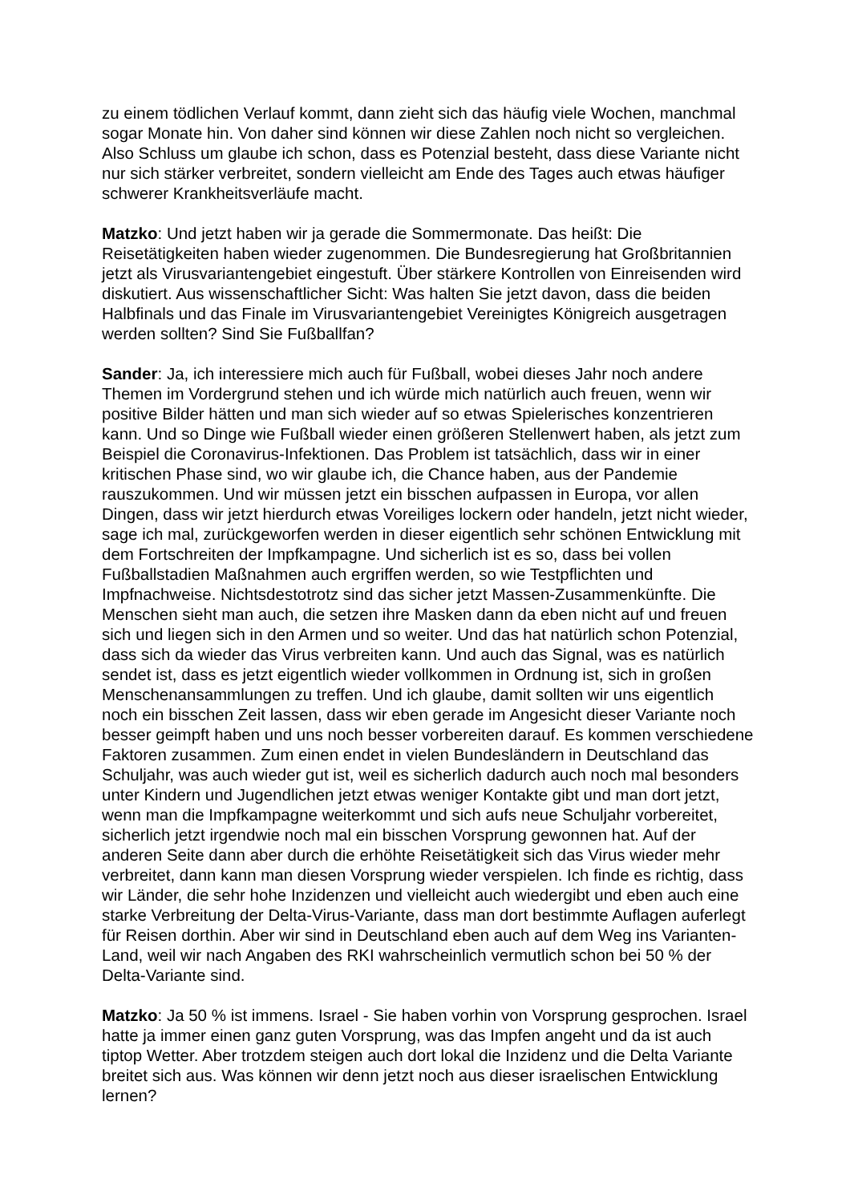zu einem tödlichen Verlauf kommt, dann zieht sich das häufig viele Wochen, manchmal sogar Monate hin. Von daher sind können wir diese Zahlen noch nicht so vergleichen. Also Schluss um glaube ich schon, dass es Potenzial besteht, dass diese Variante nicht nur sich stärker verbreitet, sondern vielleicht am Ende des Tages auch etwas häufiger schwerer Krankheitsverläufe macht.
Matzko: Und jetzt haben wir ja gerade die Sommermonate. Das heißt: Die Reisetätigkeiten haben wieder zugenommen. Die Bundesregierung hat Großbritannien jetzt als Virusvariantengebiet eingestuft. Über stärkere Kontrollen von Einreisenden wird diskutiert. Aus wissenschaftlicher Sicht: Was halten Sie jetzt davon, dass die beiden Halbfinals und das Finale im Virusvariantengebiet Vereinigtes Königreich ausgetragen werden sollten? Sind Sie Fußballfan?
Sander: Ja, ich interessiere mich auch für Fußball, wobei dieses Jahr noch andere Themen im Vordergrund stehen und ich würde mich natürlich auch freuen, wenn wir positive Bilder hätten und man sich wieder auf so etwas Spielerisches konzentrieren kann. Und so Dinge wie Fußball wieder einen größeren Stellenwert haben, als jetzt zum Beispiel die Coronavirus-Infektionen. Das Problem ist tatsächlich, dass wir in einer kritischen Phase sind, wo wir glaube ich, die Chance haben, aus der Pandemie rauszukommen. Und wir müssen jetzt ein bisschen aufpassen in Europa, vor allen Dingen, dass wir jetzt hierdurch etwas Voreiliges lockern oder handeln, jetzt nicht wieder, sage ich mal, zurückgeworfen werden in dieser eigentlich sehr schönen Entwicklung mit dem Fortschreiten der Impfkampagne. Und sicherlich ist es so, dass bei vollen Fußballstadien Maßnahmen auch ergriffen werden, so wie Testpflichten und Impfnachweise. Nichtsdestotrotz sind das sicher jetzt Massen-Zusammenkünfte. Die Menschen sieht man auch, die setzen ihre Masken dann da eben nicht auf und freuen sich und liegen sich in den Armen und so weiter. Und das hat natürlich schon Potenzial, dass sich da wieder das Virus verbreiten kann. Und auch das Signal, was es natürlich sendet ist, dass es jetzt eigentlich wieder vollkommen in Ordnung ist, sich in großen Menschenansammlungen zu treffen. Und ich glaube, damit sollten wir uns eigentlich noch ein bisschen Zeit lassen, dass wir eben gerade im Angesicht dieser Variante noch besser geimpft haben und uns noch besser vorbereiten darauf. Es kommen verschiedene Faktoren zusammen. Zum einen endet in vielen Bundesländern in Deutschland das Schuljahr, was auch wieder gut ist, weil es sicherlich dadurch auch noch mal besonders unter Kindern und Jugendlichen jetzt etwas weniger Kontakte gibt und man dort jetzt, wenn man die Impfkampagne weiterkommt und sich aufs neue Schuljahr vorbereitet, sicherlich jetzt irgendwie noch mal ein bisschen Vorsprung gewonnen hat. Auf der anderen Seite dann aber durch die erhöhte Reisetätigkeit sich das Virus wieder mehr verbreitet, dann kann man diesen Vorsprung wieder verspielen. Ich finde es richtig, dass wir Länder, die sehr hohe Inzidenzen und vielleicht auch wiedergibt und eben auch eine starke Verbreitung der Delta-Virus-Variante, dass man dort bestimmte Auflagen auferlegt für Reisen dorthin. Aber wir sind in Deutschland eben auch auf dem Weg ins Varianten-Land, weil wir nach Angaben des RKI wahrscheinlich vermutlich schon bei 50 % der Delta-Variante sind.
Matzko: Ja 50 % ist immens. Israel - Sie haben vorhin von Vorsprung gesprochen. Israel hatte ja immer einen ganz guten Vorsprung, was das Impfen angeht und da ist auch tiptop Wetter. Aber trotzdem steigen auch dort lokal die Inzidenz und die Delta Variante breitet sich aus. Was können wir denn jetzt noch aus dieser israelischen Entwicklung lernen?